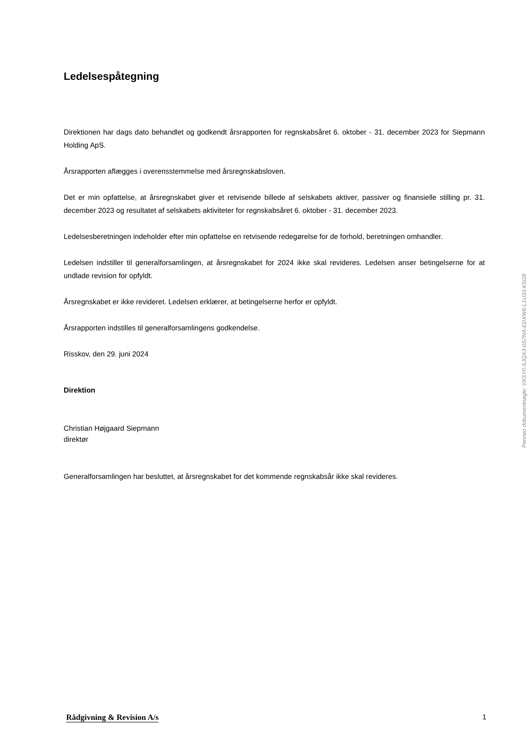Ledelsespåtegning
Direktionen har dags dato behandlet og godkendt årsrapporten for regnskabsåret 6. oktober - 31. december 2023 for Siepmann Holding ApS.
Årsrapporten aflægges i overensstemmelse med årsregnskabsloven.
Det er min opfattelse, at årsregnskabet giver et retvisende billede af selskabets aktiver, passiver og finansielle stilling pr. 31. december 2023 og resultatet af selskabets aktiviteter for regnskabsåret 6. oktober - 31. december 2023.
Ledelsesberetningen indeholder efter min opfattelse en retvisende redegørelse for de forhold, beretningen omhandler.
Ledelsen indstiller til generalforsamlingen, at årsregnskabet for 2024 ikke skal revideres. Ledelsen anser betingelserne for at undlade revision for opfyldt.
Årsregnskabet er ikke revideret. Ledelsen erklærer, at betingelserne herfor er opfyldt.
Årsrapporten indstilles til generalforsamlingens godkendelse.
Risskov, den 29. juni 2024
Direktion
Christian Højgaard Siepmann
direktør
Generalforsamlingen har besluttet, at årsregnskabet for det kommende regnskabsår ikke skal revideres.
Penneo dokumentnøgle: VXSY0-SJQX3-0S7NA-EDXW6-L1U33-K5I28
Rådgivning & Revision A/s 1